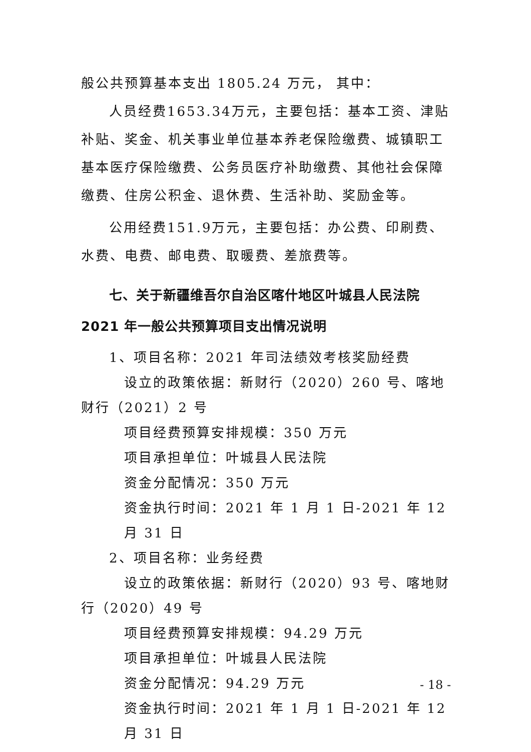般公共预算基本支出 1805.24 万元， 其中：
人员经费1653.34万元，主要包括：基本工资、津贴补贴、奖金、机关事业单位基本养老保险缴费、城镇职工基本医疗保险缴费、公务员医疗补助缴费、其他社会保障缴费、住房公积金、退休费、生活补助、奖励金等。
公用经费151.9万元，主要包括：办公费、印刷费、水费、电费、邮电费、取暖费、差旅费等。
七、关于新疆维吾尔自治区喀什地区叶城县人民法院2021 年一般公共预算项目支出情况说明
1、项目名称：2021 年司法绩效考核奖励经费
设立的政策依据：新财行（2020）260 号、喀地财行（2021）2 号
项目经费预算安排规模：350 万元
项目承担单位：叶城县人民法院
资金分配情况：350 万元
资金执行时间：2021 年 1 月 1 日-2021 年 12 月 31 日
2、项目名称：业务经费
设立的政策依据：新财行（2020）93 号、喀地财行（2020）49 号
项目经费预算安排规模：94.29 万元
项目承担单位：叶城县人民法院
资金分配情况：94.29 万元
资金执行时间：2021 年 1 月 1 日-2021 年 12 月 31 日
- 18 -